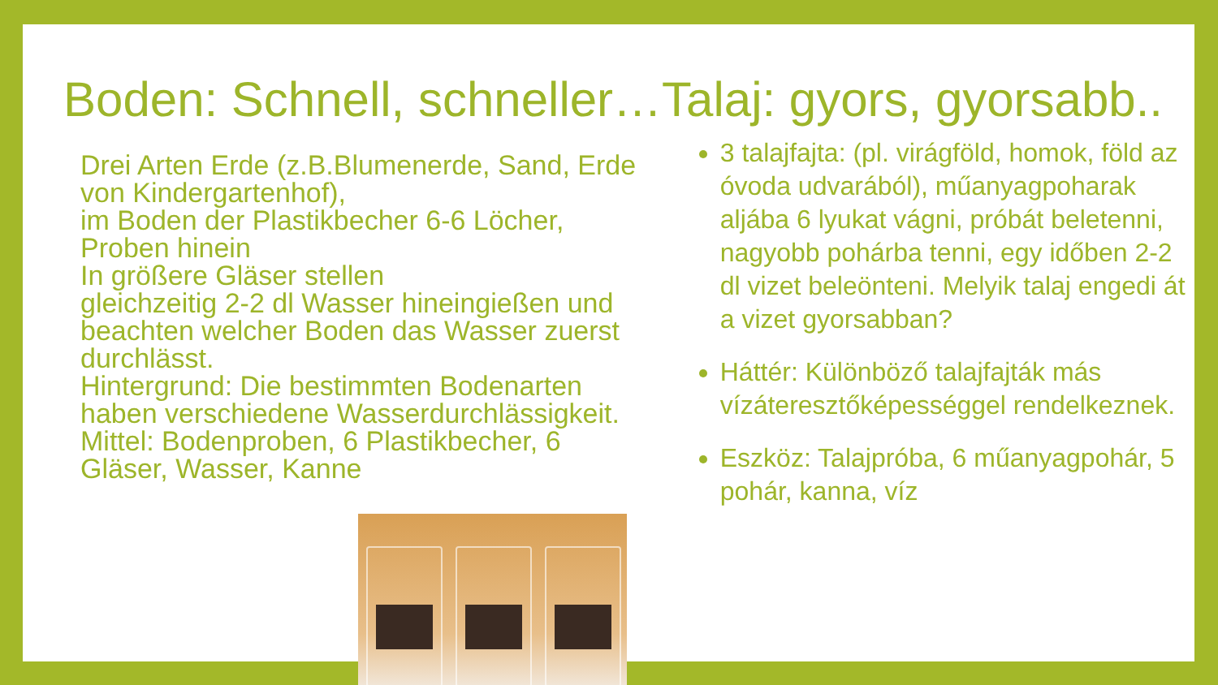Boden: Schnell, schneller…Talaj: gyors, gyorsabb..
Drei Arten Erde (z.B.Blumenerde, Sand, Erde von Kindergartenhof),
im Boden der Plastikbecher 6-6 Löcher, Proben hinein
In größere Gläser stellen
gleichzeitig 2-2 dl Wasser hineingießen und beachten welcher Boden das Wasser zuerst durchlässt.
Hintergrund: Die bestimmten Bodenarten haben verschiedene Wasserdurchlässigkeit.
Mittel: Bodenproben, 6 Plastikbecher, 6 Gläser, Wasser, Kanne
3 talajfajta: (pl. virágföld, homok, föld az óvoda udvarából), műanyagpoharak aljába 6 lyukat vágni, próbát beletenni, nagyobb pohárba tenni, egy időben 2-2 dl vizet beleönteni. Melyik talaj engedi át a vizet gyorsabban?
Háttér: Különböző talajfajták más vízáteresztőképességgel rendelkeznek.
Eszköz: Talajpróba, 6 műanyagpohár, 5 pohár, kanna, víz